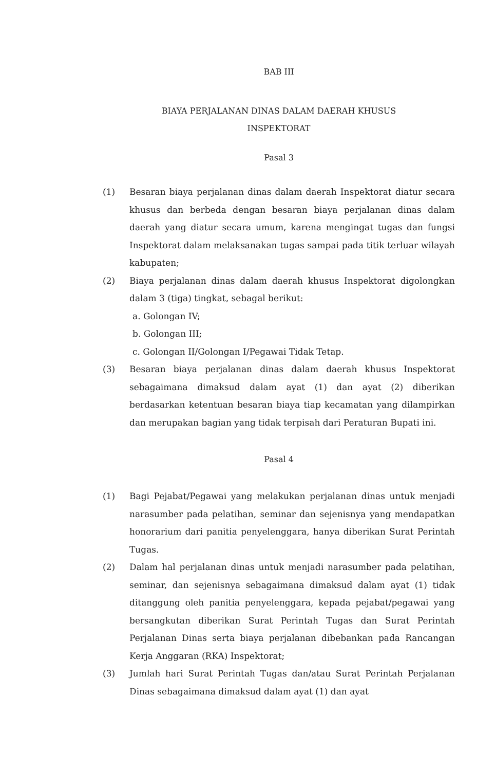BAB III
BIAYA PERJALANAN DINAS DALAM DAERAH KHUSUS
INSPEKTORAT
Pasal 3
(1) Besaran biaya perjalanan dinas dalam daerah Inspektorat diatur secara khusus dan berbeda dengan besaran biaya perjalanan dinas dalam daerah yang diatur secara umum, karena mengingat tugas dan fungsi Inspektorat dalam melaksanakan tugas sampai pada titik terluar wilayah kabupaten;
(2) Biaya perjalanan dinas dalam daerah khusus Inspektorat digolongkan dalam 3 (tiga) tingkat, sebagal berikut:
a. Golongan IV;
b. Golongan III;
c. Golongan II/Golongan I/Pegawai Tidak Tetap.
(3) Besaran biaya perjalanan dinas dalam daerah khusus Inspektorat sebagaimana dimaksud dalam ayat (1) dan ayat (2) diberikan berdasarkan ketentuan besaran biaya tiap kecamatan yang dilampirkan dan merupakan bagian yang tidak terpisah dari Peraturan Bupati ini.
Pasal 4
(1) Bagi Pejabat/Pegawai yang melakukan perjalanan dinas untuk menjadi narasumber pada pelatihan, seminar dan sejenisnya yang mendapatkan honorarium dari panitia penyelenggara, hanya diberikan Surat Perintah Tugas.
(2) Dalam hal perjalanan dinas untuk menjadi narasumber pada pelatihan, seminar, dan sejenisnya sebagaimana dimaksud dalam ayat (1) tidak ditanggung oleh panitia penyelenggara, kepada pejabat/pegawai yang bersangkutan diberikan Surat Perintah Tugas dan Surat Perintah Perjalanan Dinas serta biaya perjalanan dibebankan pada Rancangan Kerja Anggaran (RKA) Inspektorat;
(3) Jumlah hari Surat Perintah Tugas dan/atau Surat Perintah Perjalanan Dinas sebagaimana dimaksud dalam ayat (1) dan ayat